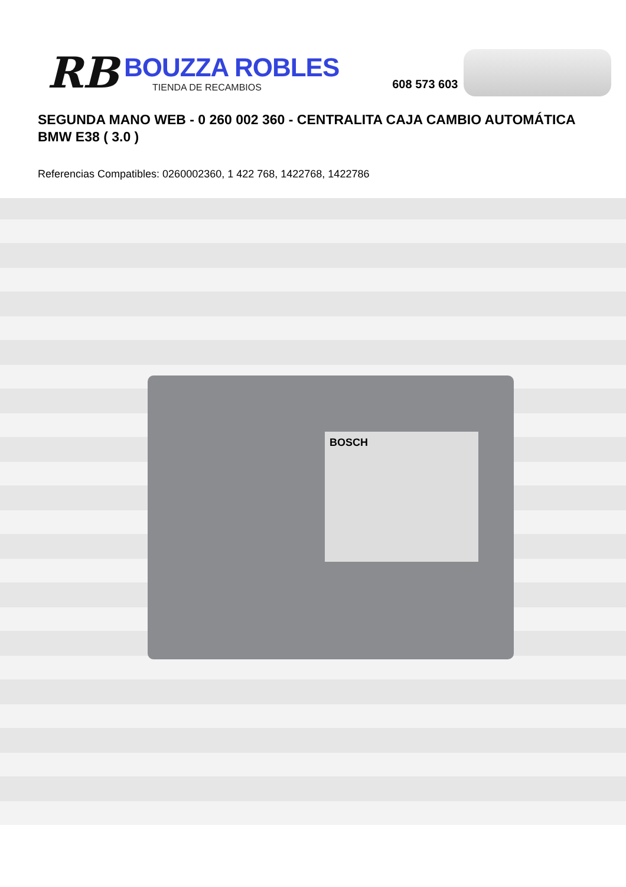RB
BOUZZA ROBLES
TIENDA DE RECAMBIOS
608 573 603
SEGUNDA MANO WEB - 0 260 002 360 - CENTRALITA CAJA CAMBIO AUTOMÁTICA BMW E38 ( 3.0 )
Referencias Compatibles: 0260002360, 1 422 768, 1422768, 1422786
BOSCH